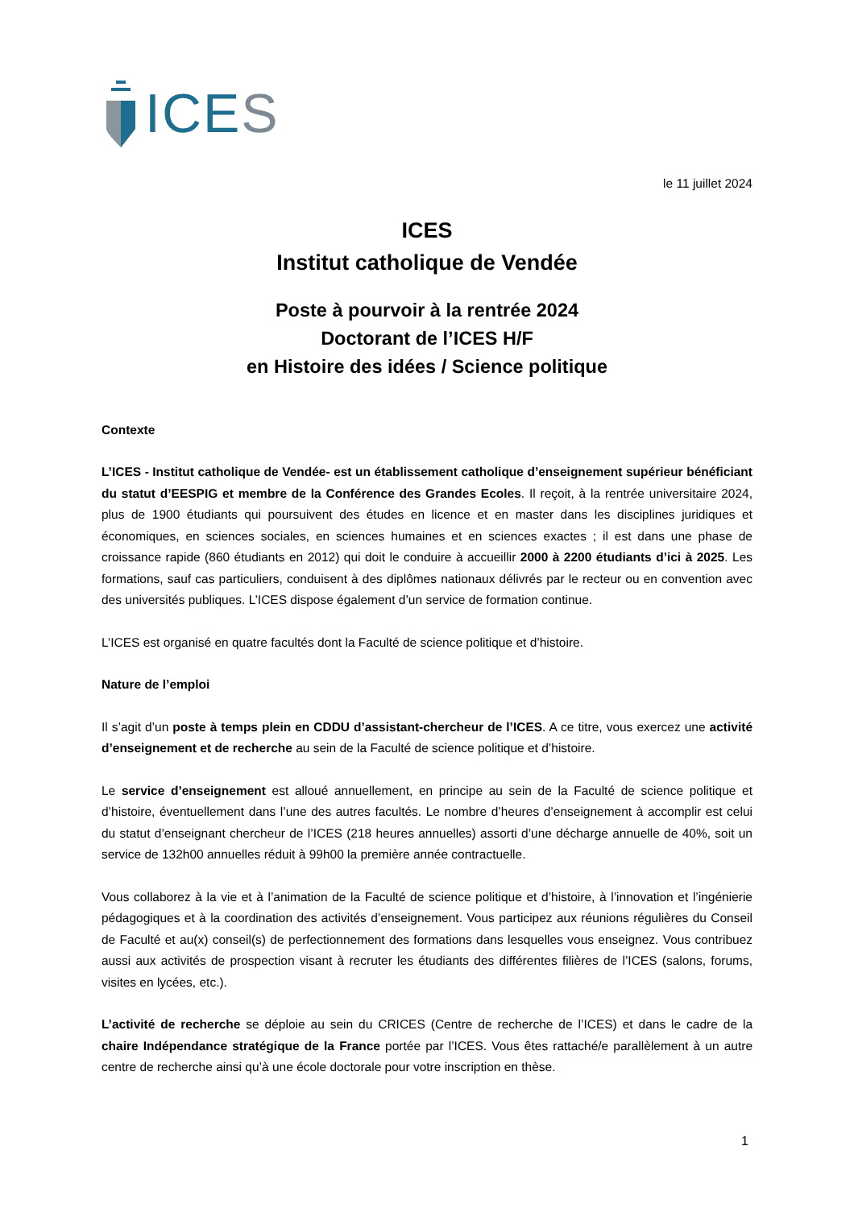ICES
le 11 juillet 2024
ICES
Institut catholique de Vendée
Poste à pourvoir à la rentrée 2024
Doctorant de l’ICES H/F
en Histoire des idées / Science politique
Contexte
L’ICES - Institut catholique de Vendée- est un établissement catholique d’enseignement supérieur bénéficiant du statut d’EESPIG et membre de la Conférence des Grandes Ecoles. Il reçoit, à la rentrée universitaire 2024, plus de 1900 étudiants qui poursuivent des études en licence et en master dans les disciplines juridiques et économiques, en sciences sociales, en sciences humaines et en sciences exactes ; il est dans une phase de croissance rapide (860 étudiants en 2012) qui doit le conduire à accueillir 2000 à 2200 étudiants d’ici à 2025. Les formations, sauf cas particuliers, conduisent à des diplômes nationaux délivrés par le recteur ou en convention avec des universités publiques. L’ICES dispose également d’un service de formation continue.
L’ICES est organisé en quatre facultés dont la Faculté de science politique et d’histoire.
Nature de l’emploi
Il s’agit d’un poste à temps plein en CDDU d’assistant-chercheur de l’ICES. A ce titre, vous exercez une activité d’enseignement et de recherche au sein de la Faculté de science politique et d’histoire.
Le service d’enseignement est alloué annuellement, en principe au sein de la Faculté de science politique et d’histoire, éventuellement dans l’une des autres facultés. Le nombre d’heures d’enseignement à accomplir est celui du statut d’enseignant chercheur de l’ICES (218 heures annuelles) assorti d’une décharge annuelle de 40%, soit un service de 132h00 annuelles réduit à 99h00 la première année contractuelle.
Vous collaborez à la vie et à l’animation de la Faculté de science politique et d’histoire, à l’innovation et l’ingénierie pédagogiques et à la coordination des activités d’enseignement. Vous participez aux réunions régulières du Conseil de Faculté et au(x) conseil(s) de perfectionnement des formations dans lesquelles vous enseignez. Vous contribuez aussi aux activités de prospection visant à recruter les étudiants des différentes filières de l’ICES (salons, forums, visites en lycées, etc.).
L’activité de recherche se déploie au sein du CRICES (Centre de recherche de l’ICES) et dans le cadre de la chaire Indépendance stratégique de la France portée par l’ICES. Vous êtes rattaché/e parallèlement à un autre centre de recherche ainsi qu’à une école doctorale pour votre inscription en thèse.
1